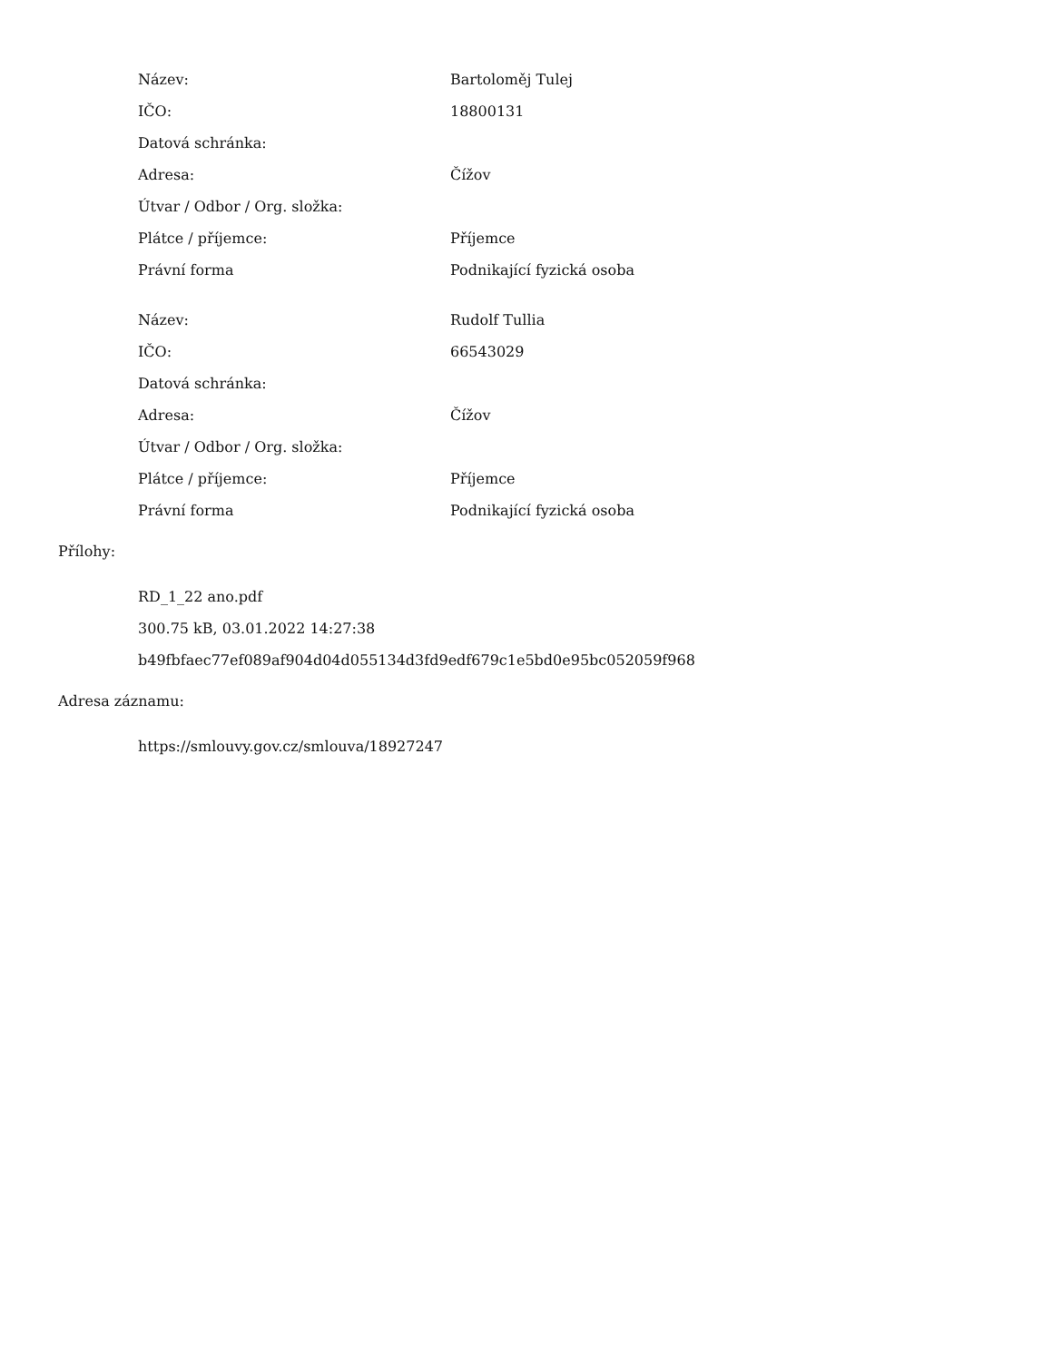| Název: | Bartoloměj Tulej |
| IČO: | 18800131 |
| Datová schránka: | |
| Adresa: | Čížov |
| Útvar / Odbor / Org. složka: | |
| Plátce / příjemce: | Příjemce |
| Právní forma | Podnikající fyzická osoba |
| Název: | Rudolf Tullia |
| IČO: | 66543029 |
| Datová schránka: | |
| Adresa: | Čížov |
| Útvar / Odbor / Org. složka: | |
| Plátce / příjemce: | Příjemce |
| Právní forma | Podnikající fyzická osoba |
Přílohy:
RD_1_22 ano.pdf
300.75 kB, 03.01.2022 14:27:38
b49fbfaec77ef089af904d04d055134d3fd9edf679c1e5bd0e95bc052059f968
Adresa záznamu:
https://smlouvy.gov.cz/smlouva/18927247